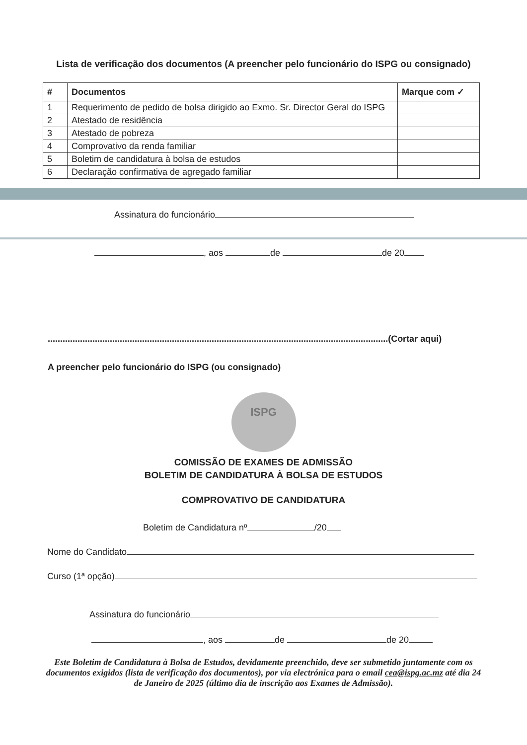Lista de verificação dos documentos (A preencher pelo funcionário do ISPG ou consignado)
| # | Documentos | Marque com ✓ |
| --- | --- | --- |
| 1 | Requerimento de pedido de bolsa dirigido ao Exmo. Sr. Director Geral do ISPG | |
| 2 | Atestado de residência | |
| 3 | Atestado de pobreza | |
| 4 | Comprovativo da renda familiar | |
| 5 | Boletim de candidatura à bolsa de estudos | |
| 6 | Declaração confirmativa de agregado familiar | |
Assinatura do funcionário
, aos de de 20
.........................................................................................................................................(Cortar aqui)
A preencher pelo funcionário do ISPG (ou consignado)
ISPG
COMISSÃO DE EXAMES DE ADMISSÃO
BOLETIM DE CANDIDATURA À BOLSA DE ESTUDOS
COMPROVATIVO DE CANDIDATURA
Boletim de Candidatura nº /20
Nome do Candidato
Curso (1ª opção)
Assinatura do funcionário
, aos de de 20
Este Boletim de Candidatura à Bolsa de Estudos, devidamente preenchido, deve ser submetido juntamente com os documentos exigidos (lista de verificação dos documentos), por via electrónica para o email cea@ispg.ac.mz até dia 24 de Janeiro de 2025 (último dia de inscrição aos Exames de Admissão).